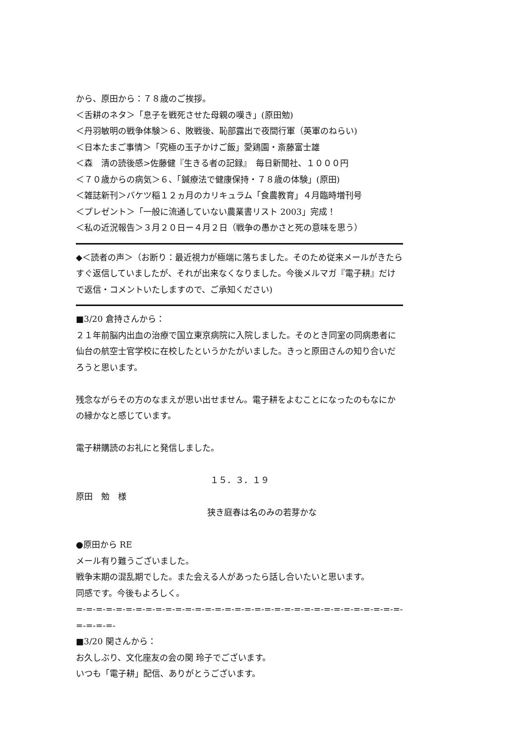から、原田から：７８歳のご挨拶。
＜舌耕のネタ＞「息子を戦死させた母親の嘆き」(原田勉)
＜丹羽敏明の戦争体験＞６、敗戦後、恥部露出で夜間行軍（英軍のねらい)
＜日本たまご事情＞「究極の玉子かけご飯」愛鶏園・斎藤富士雄
＜森　清の読後感>佐藤健『生きる者の記録』　毎日新聞社、１０００円
＜７０歳からの病気＞６、「鍼療法で健康保持・７８歳の体験」(原田)
＜雑誌新刊＞バケツ稲１２ヵ月のカリキュラム「食農教育」４月臨時増刊号
＜プレゼント＞「一般に流通していない農業書リスト 2003」完成！
＜私の近況報告＞３月２０日ー４月２日（戦争の愚かさと死の意味を思う）
◆＜読者の声＞（お断り：最近視力が極端に落ちました。そのため従来メールがきたらすぐ返信していましたが、それが出来なくなりました。今後メルマガ『電子耕』だけで返信・コメントいたしますので、ご承知ください)
■3/20 倉持さんから：
２１年前脳内出血の治療で国立東京病院に入院しました。そのとき同室の同病患者に仙台の航空士官学校に在校したというかたがいました。きっと原田さんの知り合いだろうと思います。
残念ながらその方のなまえが思い出せません。電子耕をよむことになったのもなにかの縁かなと感じています。
電子耕購読のお礼にと発信しました。
１５．３．１９
原田　勉　様
狭き庭春は名のみの若芽かな
●原田から RE
メール有り難うございました。
戦争末期の混乱期でした。また会える人があったら話し合いたいと思います。
同感です。今後もよろしく。
=-=-=-=-=-=-=-=-=-=-=-=-=-=-=-=-=-=-=-=-=-=-=-=-=-=-=-=-=-=-=-=-=-=-=-=-=-
■3/20 関さんから：
お久しぶり、文化座友の会の関 玲子でございます。
いつも「電子耕」配信、ありがとうございます。